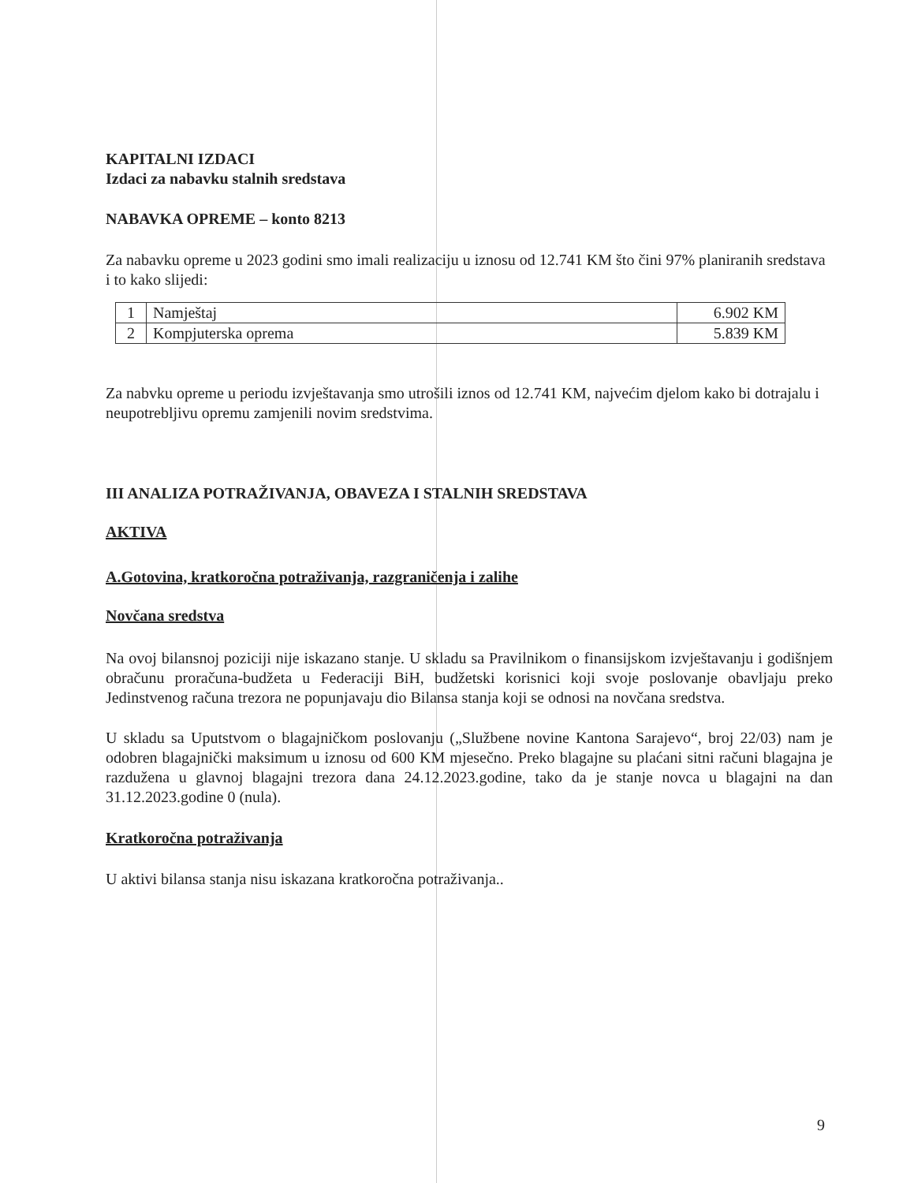KAPITALNI IZDACI
Izdaci za nabavku stalnih sredstava
NABAVKA OPREME – konto 8213
Za nabavku opreme u 2023 godini smo imali realizaciju u iznosu od 12.741 KM što čini 97% planiranih sredstava i to kako slijedi:
| 1 | Namještaj | 6.902 KM |
| 2 | Kompjuterska oprema | 5.839 KM |
Za nabvku opreme u periodu izvještavanja smo utrošili iznos od 12.741 KM, najvećim djelom kako bi dotrajalu i neupotrebljivu opremu zamjenili novim sredstvima.
III ANALIZA POTRAŽIVANJA, OBAVEZA I STALNIH SREDSTAVA
AKTIVA
A.Gotovina, kratkoročna potraživanja, razgraničenja i zalihe
Novčana sredstva
Na ovoj bilansnoj poziciji nije iskazano stanje. U skladu sa Pravilnikom o finansijskom izvještavanju i godišnjem obračunu proračuna-budžeta u Federaciji BiH, budžetski korisnici koji svoje poslovanje obavljaju preko Jedinstvenog računa trezora ne popunjavaju dio Bilansa stanja koji se odnosi na novčana sredstva.
U skladu sa Uputstvom o blagajničkom poslovanju („Službene novine Kantona Sarajevo“, broj 22/03) nam je odobren blagajnički maksimum u iznosu od 600 KM mjesečno. Preko blagajne su plaćani sitni računi blagajna je razdužena u glavnoj blagajni trezora dana 24.12.2023.godine, tako da je stanje novca u blagajni na dan 31.12.2023.godine 0 (nula).
Kratkoročna potraživanja
U aktivi bilansa stanja nisu iskazana kratkoročna potraživanja..
9